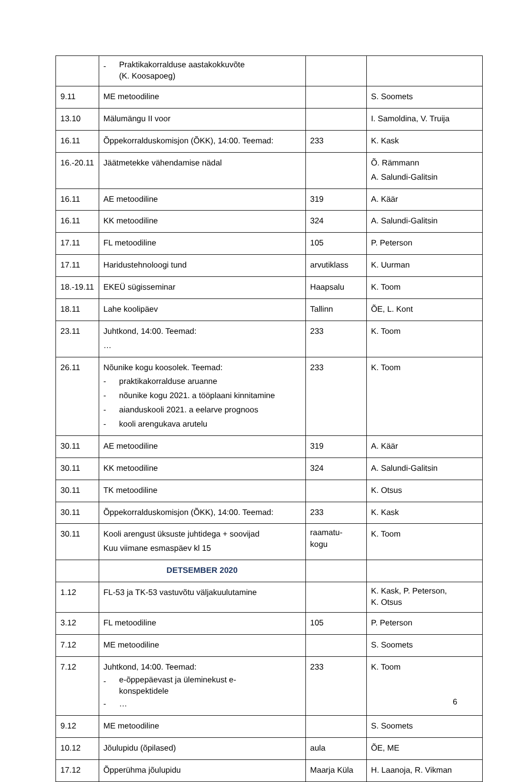| | - Praktikakorralduse aastakokkuvõte (K. Koosapoeg) | | |
| 9.11 | ME metoodiline | | S. Soomets |
| 13.10 | Mälumängu II voor | | I. Samoldina, V. Truija |
| 16.11 | Õppekorralduskomisjon (ÕKK), 14:00. Teemad: | 233 | K. Kask |
| 16.-20.11 | Jäätmetekke vähendamise nädal | | Õ. Rämmann A. Salundi-Galitsin |
| 16.11 | AE metoodiline | 319 | A. Käär |
| 16.11 | KK metoodiline | 324 | A. Salundi-Galitsin |
| 17.11 | FL metoodiline | 105 | P. Peterson |
| 17.11 | Haridustehnoloogi tund | arvutiklass | K. Uurman |
| 18.-19.11 | EKEÜ sügisseminar | Haapsalu | K. Toom |
| 18.11 | Lahe koolipäev | Tallinn | ÕE, L. Kont |
| 23.11 | Juhtkond, 14:00. Teemad: … | 233 | K. Toom |
| 26.11 | Nõunike kogu koosolek. Teemad: - praktikakorralduse aruanne - nõunike kogu 2021. a tööplaani kinnitamine - aianduskooli 2021. a eelarve prognoos - kooli arengukava arutelu | 233 | K. Toom |
| 30.11 | AE metoodiline | 319 | A. Käär |
| 30.11 | KK metoodiline | 324 | A. Salundi-Galitsin |
| 30.11 | TK metoodiline | | K. Otsus |
| 30.11 | Õppekorralduskomisjon (ÕKK), 14:00. Teemad: | 233 | K. Kask |
| 30.11 | Kooli arengust üksuste juhtidega + soovijad Kuu viimane esmaspäev kl 15 | raamatu- kogu | K. Toom |
| | DETSEMBER 2020 | | |
| 1.12 | FL-53 ja TK-53 vastuvõtu väljakuulutamine | | K. Kask, P. Peterson, K. Otsus |
| 3.12 | FL metoodiline | 105 | P. Peterson |
| 7.12 | ME metoodiline | | S. Soomets |
| 7.12 | Juhtkond, 14:00. Teemad: - e-õppepäevast ja üleminekust e- konspektidele - … | 233 | K. Toom |
| 9.12 | ME metoodiline | | S. Soomets |
| 10.12 | Jõulupidu (õpilased) | aula | ÕE, ME |
| 17.12 | Õpperühma jõulupidu | Maarja Küla | H. Laanoja, R. Vikman |
6